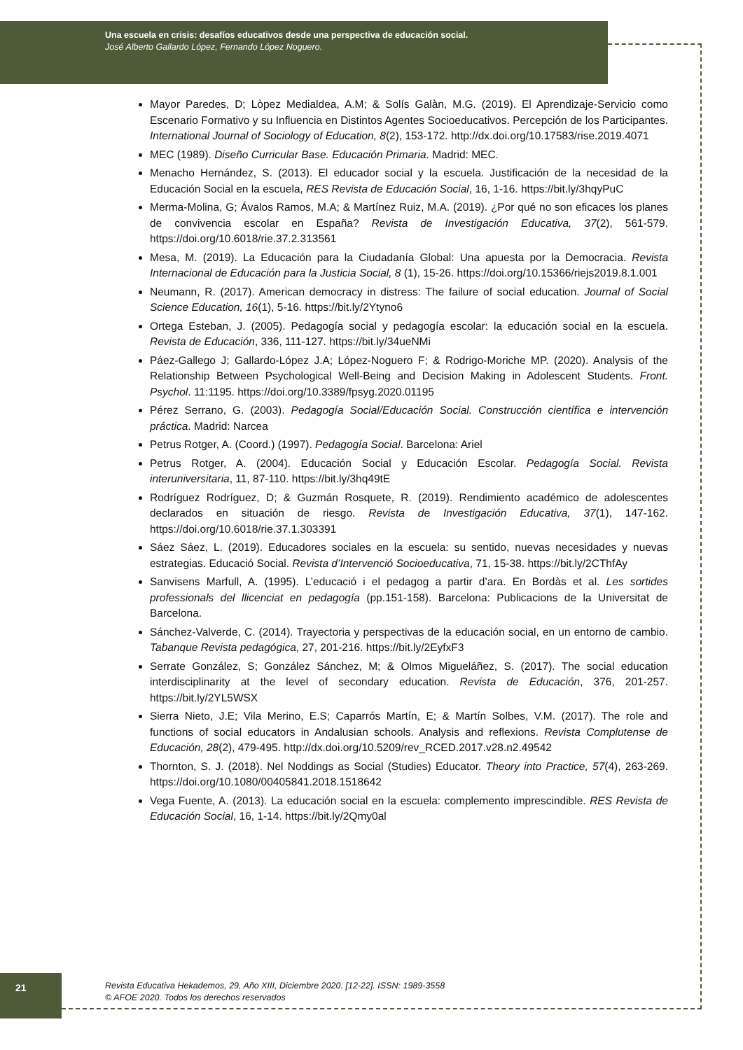Una escuela en crisis: desafíos educativos desde una perspectiva de educación social.
José Alberto Gallardo López, Fernando López Noguero.
Mayor Paredes, D; Lòpez Medialdea, A.M; & Solís Galàn, M.G. (2019). El Aprendizaje-Servicio como Escenario Formativo y su Influencia en Distintos Agentes Socioeducativos. Percepción de los Participantes. International Journal of Sociology of Education, 8(2), 153-172. http://dx.doi.org/10.17583/rise.2019.4071
MEC (1989). Diseño Curricular Base. Educación Primaria. Madrid: MEC.
Menacho Hernández, S. (2013). El educador social y la escuela. Justificación de la necesidad de la Educación Social en la escuela, RES Revista de Educación Social, 16, 1-16. https://bit.ly/3hqyPuC
Merma-Molina, G; Ávalos Ramos, M.A; & Martínez Ruiz, M.A. (2019). ¿Por qué no son eficaces los planes de convivencia escolar en España? Revista de Investigación Educativa, 37(2), 561-579. https://doi.org/10.6018/rie.37.2.313561
Mesa, M. (2019). La Educación para la Ciudadanía Global: Una apuesta por la Democracia. Revista Internacional de Educación para la Justicia Social, 8 (1), 15-26. https://doi.org/10.15366/riejs2019.8.1.001
Neumann, R. (2017). American democracy in distress: The failure of social education. Journal of Social Science Education, 16(1), 5-16. https://bit.ly/2Ytyno6
Ortega Esteban, J. (2005). Pedagogía social y pedagogía escolar: la educación social en la escuela. Revista de Educación, 336, 111-127. https://bit.ly/34ueNMi
Páez-Gallego J; Gallardo-López J.A; López-Noguero F; & Rodrigo-Moriche MP. (2020). Analysis of the Relationship Between Psychological Well-Being and Decision Making in Adolescent Students. Front. Psychol. 11:1195. https://doi.org/10.3389/fpsyg.2020.01195
Pérez Serrano, G. (2003). Pedagogía Social/Educación Social. Construcción científica e intervención práctica. Madrid: Narcea
Petrus Rotger, A. (Coord.) (1997). Pedagogía Social. Barcelona: Ariel
Petrus Rotger, A. (2004). Educación Social y Educación Escolar. Pedagogía Social. Revista interuniversitaria, 11, 87-110. https://bit.ly/3hq49tE
Rodríguez Rodríguez, D; & Guzmán Rosquete, R. (2019). Rendimiento académico de adolescentes declarados en situación de riesgo. Revista de Investigación Educativa, 37(1), 147-162. https://doi.org/10.6018/rie.37.1.303391
Sáez Sáez, L. (2019). Educadores sociales en la escuela: su sentido, nuevas necesidades y nuevas estrategias. Educació Social. Revista d’Intervenció Socioeducativa, 71, 15-38. https://bit.ly/2CThfAy
Sanvisens Marfull, A. (1995). L’educació i el pedagog a partir d’ara. En Bordàs et al. Les sortides professionals del llicenciat en pedagogía (pp.151-158). Barcelona: Publicacions de la Universitat de Barcelona.
Sánchez-Valverde, C. (2014). Trayectoria y perspectivas de la educación social, en un entorno de cambio. Tabanque Revista pedagógica, 27, 201-216. https://bit.ly/2EyfxF3
Serrate González, S; González Sánchez, M; & Olmos Migueláñez, S. (2017). The social education interdisciplinarity at the level of secondary education. Revista de Educación, 376, 201-257. https://bit.ly/2YL5WSX
Sierra Nieto, J.E; Vila Merino, E.S; Caparrós Martín, E; & Martín Solbes, V.M. (2017). The role and functions of social educators in Andalusian schools. Analysis and reflexions. Revista Complutense de Educación, 28(2), 479-495. http://dx.doi.org/10.5209/rev_RCED.2017.v28.n2.49542
Thornton, S. J. (2018). Nel Noddings as Social (Studies) Educator. Theory into Practice, 57(4), 263-269. https://doi.org/10.1080/00405841.2018.1518642
Vega Fuente, A. (2013). La educación social en la escuela: complemento imprescindible. RES Revista de Educación Social, 16, 1-14. https://bit.ly/2Qmy0al
21
Revista Educativa Hekademos, 29, Año XIII, Diciembre 2020. [12-22]. ISSN: 1989-3558
© AFOE 2020. Todos los derechos reservados